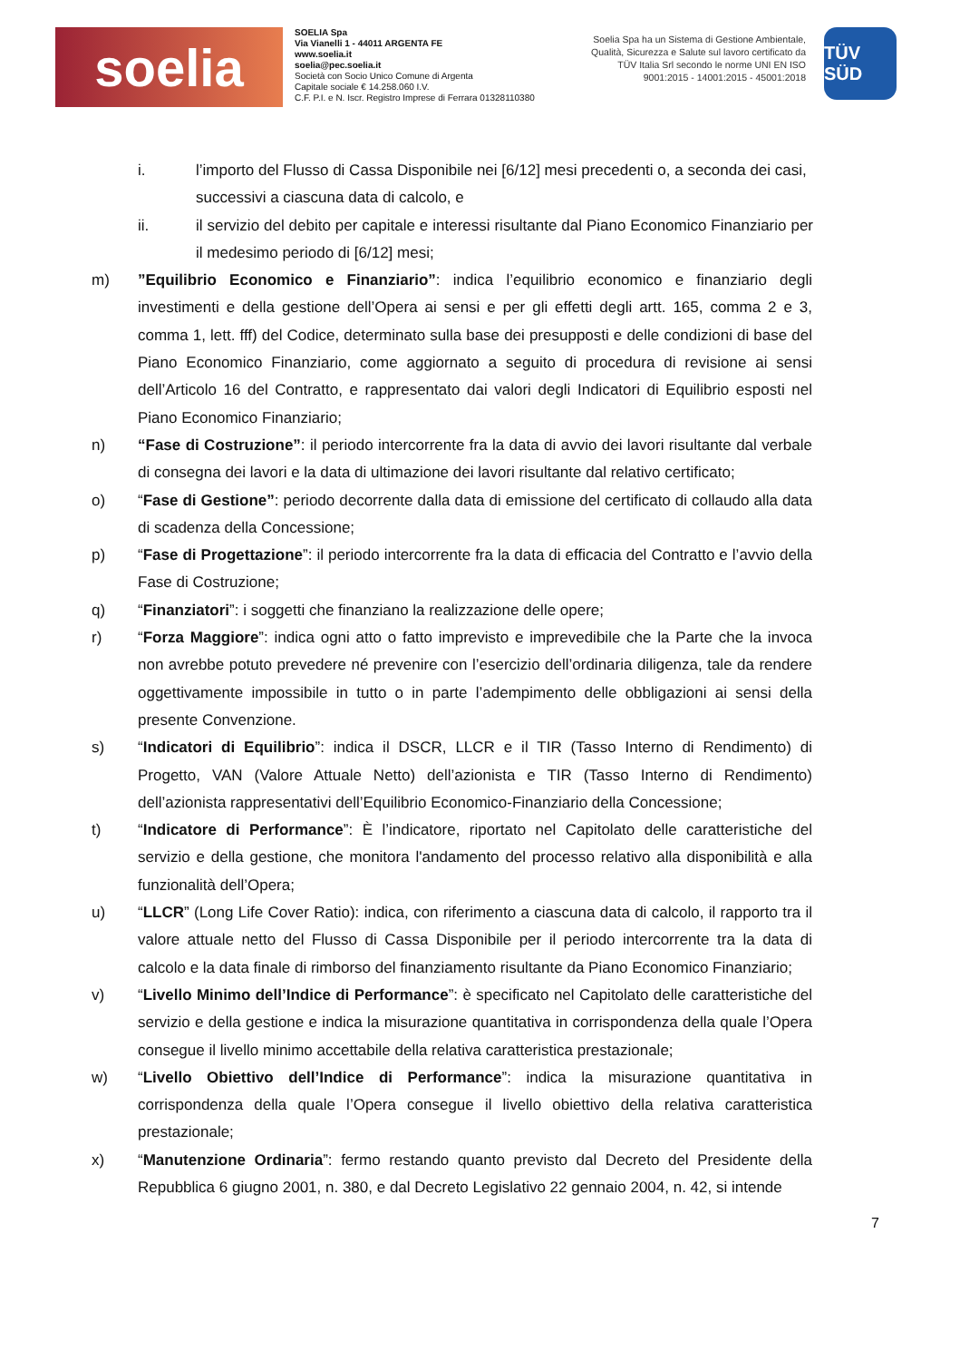soelia
SOELIA Spa
Via Vianelli 1 - 44011 ARGENTA FE
www.soelia.it
soelia@pec.soelia.it
Società con Socio Unico Comune di Argenta
Capitale sociale € 14.258.060 I.V.
C.F. P.I. e N. Iscr. Registro Imprese di Ferrara 01328110380
Soelia Spa ha un Sistema di Gestione Ambientale, Qualità, Sicurezza e Salute sul lavoro certificato da TÜV Italia Srl secondo le norme UNI EN ISO 9001:2015 - 14001:2015 - 45001:2018
TÜV SÜD
i. l’importo del Flusso di Cassa Disponibile nei [6/12] mesi precedenti o, a seconda dei casi,
successivi a ciascuna data di calcolo, e
ii. il servizio del debito per capitale e interessi risultante dal Piano Economico Finanziario per il medesimo periodo di [6/12] mesi;
m) ”Equilibrio Economico e Finanziario”: indica l’equilibrio economico e finanziario degli investimenti e della gestione dell’Opera ai sensi e per gli effetti degli artt. 165, comma 2 e 3, comma 1, lett. fff) del Codice, determinato sulla base dei presupposti e delle condizioni di base del Piano Economico Finanziario, come aggiornato a seguito di procedura di revisione ai sensi dell’Articolo 16 del Contratto, e rappresentato dai valori degli Indicatori di Equilibrio esposti nel Piano Economico Finanziario;
n) “Fase di Costruzione”: il periodo intercorrente fra la data di avvio dei lavori risultante dal verbale di consegna dei lavori e la data di ultimazione dei lavori risultante dal relativo certificato;
o) “Fase di Gestione”: periodo decorrente dalla data di emissione del certificato di collaudo alla data di scadenza della Concessione;
p) “Fase di Progettazione”: il periodo intercorrente fra la data di efficacia del Contratto e l’avvio della Fase di Costruzione;
q) “Finanziatori”: i soggetti che finanziano la realizzazione delle opere;
r) “Forza Maggiore”: indica ogni atto o fatto imprevisto e imprevedibile che la Parte che la invoca non avrebbe potuto prevedere né prevenire con l’esercizio dell’ordinaria diligenza, tale da rendere oggettivamente impossibile in tutto o in parte l’adempimento delle obbligazioni ai sensi della presente Convenzione.
s) “Indicatori di Equilibrio”: indica il DSCR, LLCR e il TIR (Tasso Interno di Rendimento) di Progetto, VAN (Valore Attuale Netto) dell’azionista e TIR (Tasso Interno di Rendimento) dell’azionista rappresentativi dell’Equilibrio Economico-Finanziario della Concessione;
t) “Indicatore di Performance”: È l’indicatore, riportato nel Capitolato delle caratteristiche del servizio e della gestione, che monitora l'andamento del processo relativo alla disponibilità e alla funzionalità dell’Opera;
u) “LLCR” (Long Life Cover Ratio): indica, con riferimento a ciascuna data di calcolo, il rapporto tra il valore attuale netto del Flusso di Cassa Disponibile per il periodo intercorrente tra la data di calcolo e la data finale di rimborso del finanziamento risultante da Piano Economico Finanziario;
v) “Livello Minimo dell’Indice di Performance”: è specificato nel Capitolato delle caratteristiche del servizio e della gestione e indica la misurazione quantitativa in corrispondenza della quale l’Opera consegue il livello minimo accettabile della relativa caratteristica prestazionale;
w) “Livello Obiettivo dell’Indice di Performance”: indica la misurazione quantitativa in corrispondenza della quale l’Opera consegue il livello obiettivo della relativa caratteristica prestazionale;
x) “Manutenzione Ordinaria”: fermo restando quanto previsto dal Decreto del Presidente della Repubblica 6 giugno 2001, n. 380, e dal Decreto Legislativo 22 gennaio 2004, n. 42, si intende
7